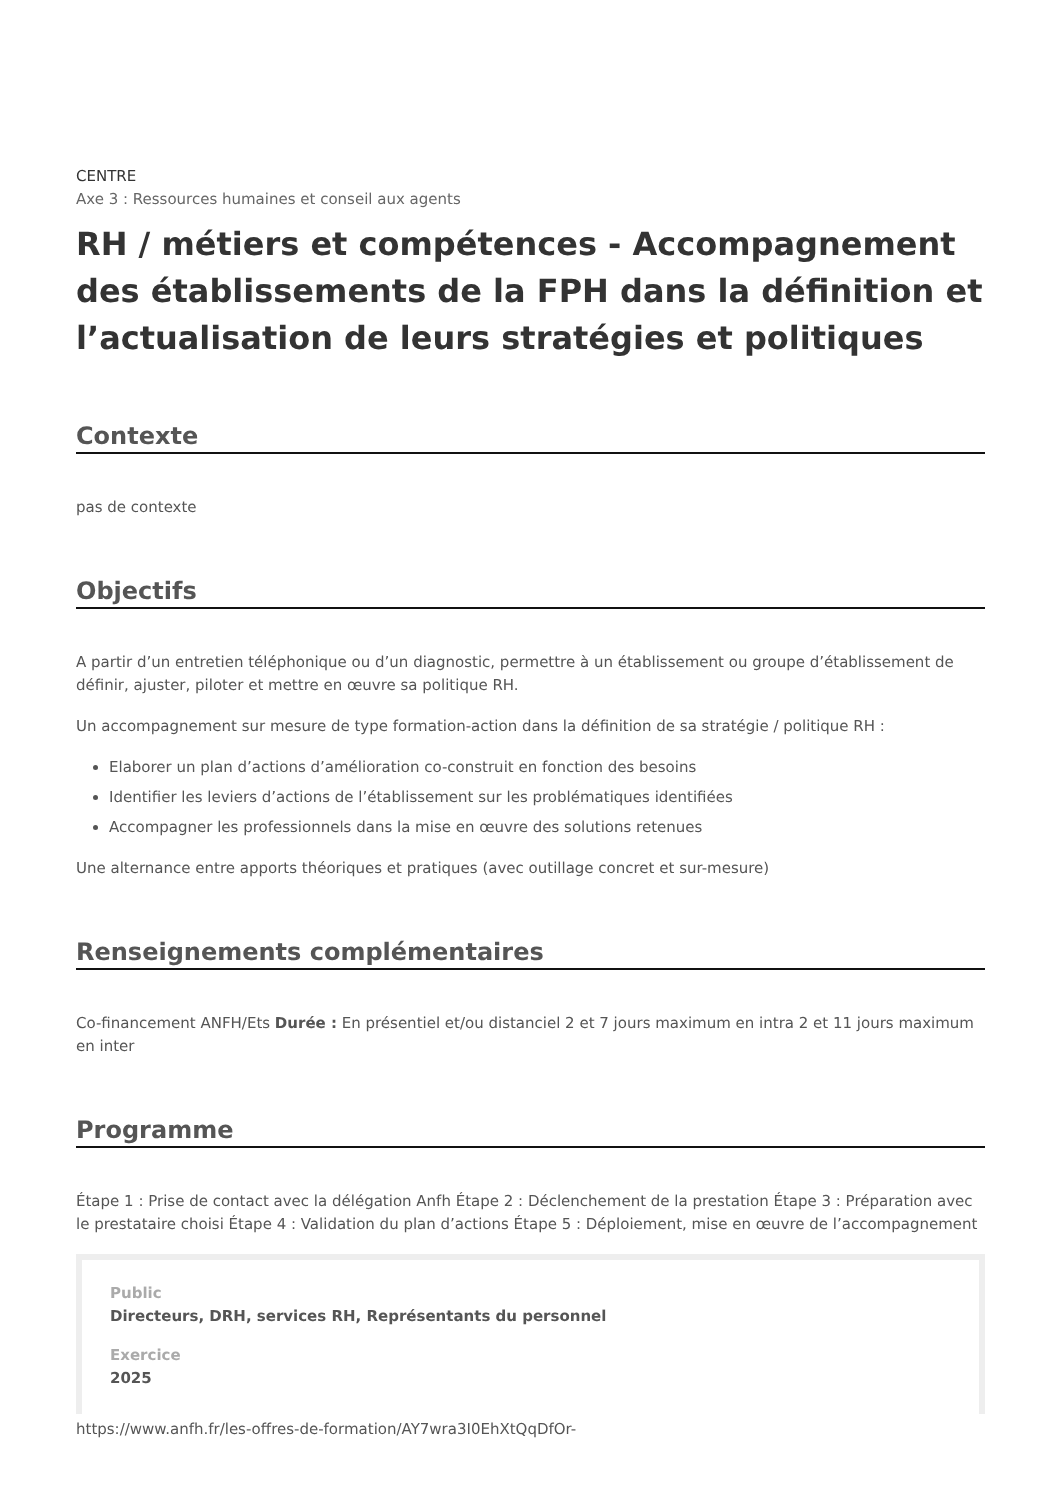CENTRE
Axe 3 : Ressources humaines et conseil aux agents
RH / métiers et compétences - Accompagnement des établissements de la FPH dans la définition et l’actualisation de leurs stratégies et politiques
Contexte
pas de contexte
Objectifs
A partir d’un entretien téléphonique ou d’un diagnostic, permettre à un établissement ou groupe d’établissement de définir, ajuster, piloter et mettre en œuvre sa politique RH.
Un accompagnement sur mesure de type formation-action dans la définition de sa stratégie / politique RH :
Elaborer un plan d’actions d’amélioration co-construit en fonction des besoins
Identifier les leviers d’actions de l’établissement sur les problématiques identifiées
Accompagner les professionnels dans la mise en œuvre des solutions retenues
Une alternance entre apports théoriques et pratiques (avec outillage concret et sur-mesure)
Renseignements complémentaires
Co-financement ANFH/Ets Durée : En présentiel et/ou distanciel 2 et 7 jours maximum en intra 2 et 11 jours maximum en inter
Programme
Étape 1 : Prise de contact avec la délégation Anfh Étape 2 : Déclenchement de la prestation Étape 3 : Préparation avec le prestataire choisi Étape 4 : Validation du plan d’actions Étape 5 : Déploiement, mise en œuvre de l’accompagnement
Public
Directeurs, DRH, services RH, Représentants du personnel
Exercice
2025
https://www.anfh.fr/les-offres-de-formation/AY7wra3I0EhXtQqDfOr-